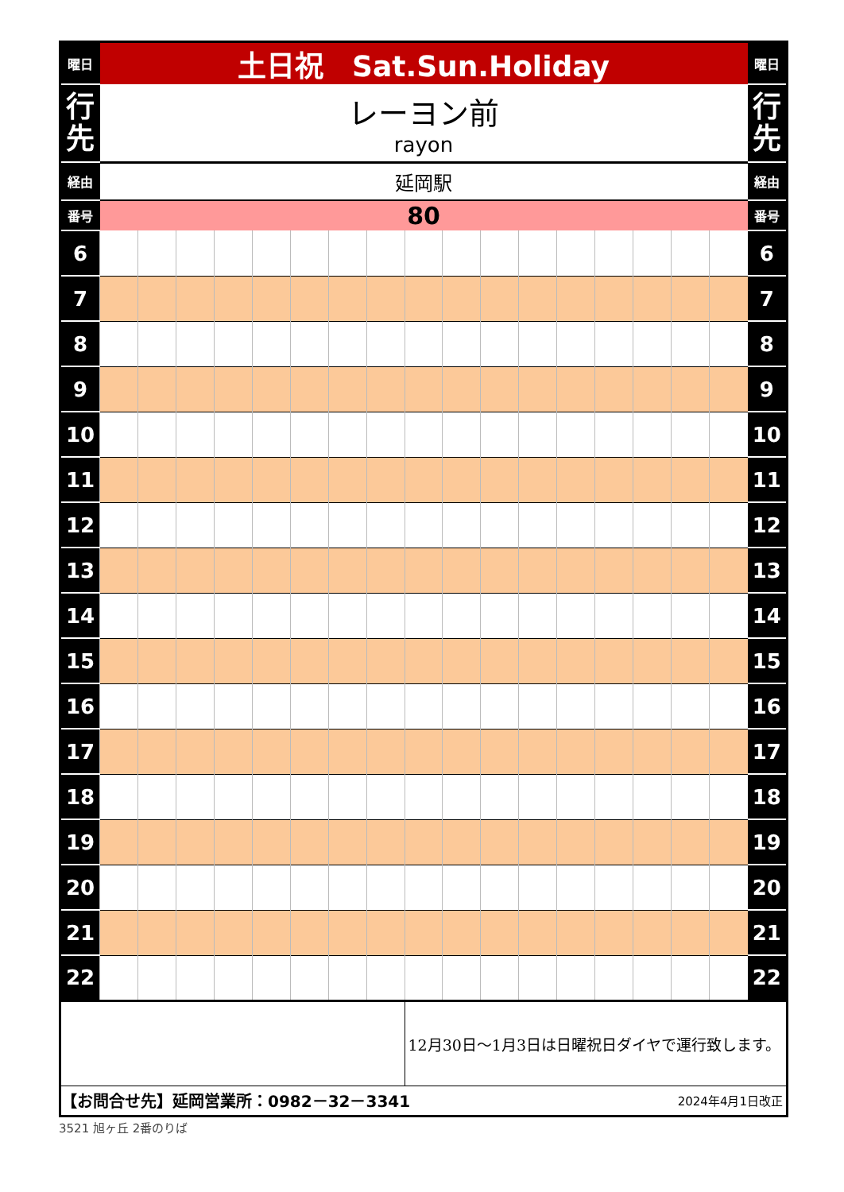| 曜日 | 土日祝 Sat.Sun.Holiday | | | | | | | | | | | | | | | | | 曜日 |
| 行 先 | レーヨン前 rayon | | | | | | | | | | | | | | | | | 行 先 |
| 経由 | 延岡駅 | | | | | | | | | | | | | | | | | 経由 |
| 番号 | 80 | | | | | | | | | | | | | | | | | 番号 |
| 6 | | | | | | | | | | | | | | | | | | 6 |
| 7 | | | | | | | | | | | | | | | | | | 7 |
| 8 | | | | | | | | | | | | | | | | | | 8 |
| 9 | | | | | | | | | | | | | | | | | | 9 |
| 10 | | | | | | | | | | | | | | | | | | 10 |
| 11 | | | | | | | | | | | | | | | | | | 11 |
| 12 | | | | | | | | | | | | | | | | | | 12 |
| 13 | | | | | | | | | | | | | | | | | | 13 |
| 14 | | | | | | | | | | | | | | | | | | 14 |
| 15 | | | | | | | | | | | | | | | | | | 15 |
| 16 | | | | | | | | | | | | | | | | | | 16 |
| 17 | | | | | | | | | | | | | | | | | | 17 |
| 18 | | | | | | | | | | | | | | | | | | 18 |
| 19 | | | | | | | | | | | | | | | | | | 19 |
| 20 | | | | | | | | | | | | | | | | | | 20 |
| 21 | | | | | | | | | | | | | | | | | | 21 |
| 22 | | | | | | | | | | | | | | | | | | 22 |
| | | | | | | | | | 12月30日～1月3日は日曜祝日ダイヤで運行致します。 | | | | | | | | | |
| 【お問合せ先】延岡営業所：0982－32－3341 | | | | | | | | | | | | 2024年4月1日改正 | | | | | | |
3521 旭ヶ丘 2番のりば